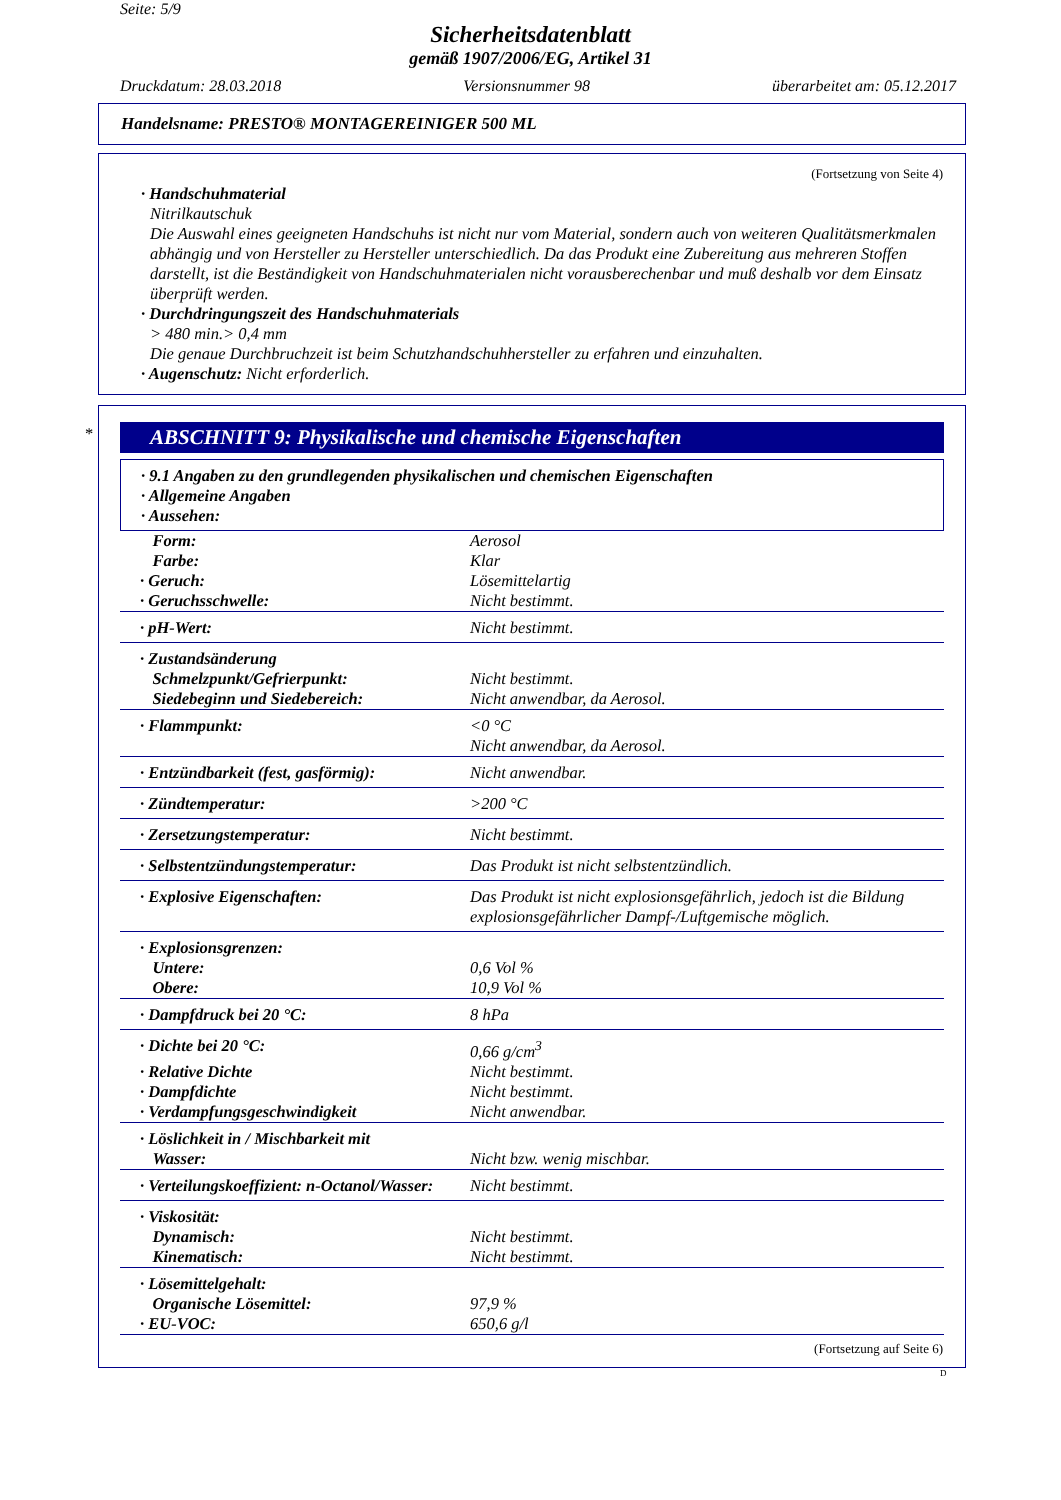Seite: 5/9
Sicherheitsdatenblatt
gemäß 1907/2006/EG, Artikel 31
Druckdatum: 28.03.2018 Versionsnummer 98 überarbeitet am: 05.12.2017
Handelsname: PRESTO® MONTAGEREINIGER 500 ML
(Fortsetzung von Seite 4)
· Handschuhmaterial
Nitrilkautschuk
Die Auswahl eines geeigneten Handschuhs ist nicht nur vom Material, sondern auch von weiteren Qualitätsmerkmalen abhängig und von Hersteller zu Hersteller unterschiedlich. Da das Produkt eine Zubereitung aus mehreren Stoffen darstellt, ist die Beständigkeit von Handschuhmaterialen nicht vorausberechenbar und muß deshalb vor dem Einsatz überprüft werden.
· Durchdringungszeit des Handschuhmaterials
> 480 min.> 0,4 mm
Die genaue Durchbruchzeit ist beim Schutzhandschuhhersteller zu erfahren und einzuhalten.
· Augenschutz: Nicht erforderlich.
*
ABSCHNITT 9: Physikalische und chemische Eigenschaften
| · 9.1 Angaben zu den grundlegenden physikalischen und chemischen Eigenschaften · Allgemeine Angaben · Aussehen: |
| Form: | Aerosol |
| Farbe: | Klar |
| · Geruch: | Lösemittelartig |
| · Geruchsschwelle: | Nicht bestimmt. |
| · pH-Wert: | Nicht bestimmt. |
| · Zustandsänderung | |
| Schmelzpunkt/Gefrierpunkt: | Nicht bestimmt. |
| Siedebeginn und Siedebereich: | Nicht anwendbar, da Aerosol. |
| · Flammpunkt: | <0 °C Nicht anwendbar, da Aerosol. |
| · Entzündbarkeit (fest, gasförmig): | Nicht anwendbar. |
| · Zündtemperatur: | >200 °C |
| · Zersetzungstemperatur: | Nicht bestimmt. |
| · Selbstentzündungstemperatur: | Das Produkt ist nicht selbstentzündlich. |
| · Explosive Eigenschaften: | Das Produkt ist nicht explosionsgefährlich, jedoch ist die Bildung explosionsgefährlicher Dampf-/Luftgemische möglich. |
| · Explosionsgrenzen: | |
| Untere: | 0,6 Vol % |
| Obere: | 10,9 Vol % |
| · Dampfdruck bei 20 °C: | 8 hPa |
| · Dichte bei 20 °C: | 0,66 g/cm<sup>3</sup> |
| · Relative Dichte | Nicht bestimmt. |
| · Dampfdichte | Nicht bestimmt. |
| · Verdampfungsgeschwindigkeit | Nicht anwendbar. |
| · Löslichkeit in / Mischbarkeit mit Wasser: | Nicht bzw. wenig mischbar. |
| · Verteilungskoeffizient: n-Octanol/Wasser: | Nicht bestimmt. |
| · Viskosität: | |
| Dynamisch: | Nicht bestimmt. |
| Kinematisch: | Nicht bestimmt. |
| · Lösemittelgehalt: | |
| Organische Lösemittel: | 97,9 % |
| · EU-VOC: | 650,6 g/l |
(Fortsetzung auf Seite 6)
D